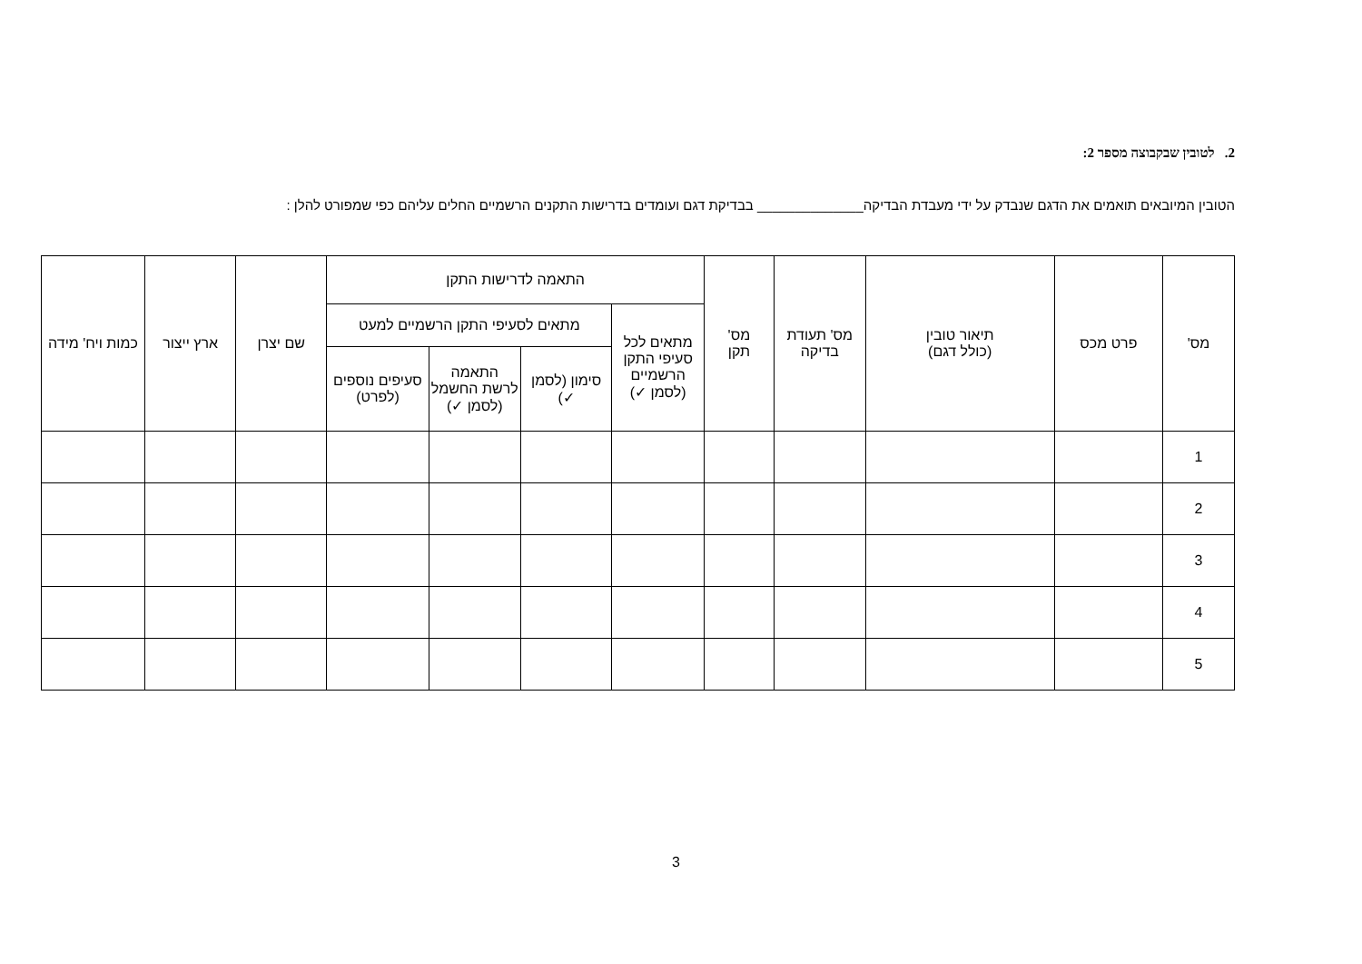2. לטובין שבקבוצה מספר 2:
הטובין המיובאים תואמים את הדגם שנבדק על ידי מעבדת הבדיקה______________ בבדיקת דגם ועומדים בדרישות התקנים הרשמיים החלים עליהם כפי שמפורט להלן :
| מס' | פרט מכס | תיאור טובין (כולל דגם) | מס' תעודת בדיקה | מס' תקן | התאמה לדרישות התקן | | | | שם יצרן | ארץ ייצור | כמות ויח' מידה |
| --- | --- | --- | --- | --- | --- | --- | --- | --- | --- | --- | --- |
| | | | | | מתאים לכל סעיפי התקן הרשמיים (לסמן ✓) | מתאים לסעיפי התקן הרשמיים למעט | | | | | |
| | | | | | | סימון (לסמן ✓) | התאמה לרשת החשמל (לסמן ✓) | סעיפים נוספים (לפרט) | | | |
| 1 | | | | | | | | | | | |
| 2 | | | | | | | | | | | |
| 3 | | | | | | | | | | | |
| 4 | | | | | | | | | | | |
| 5 | | | | | | | | | | | |
3